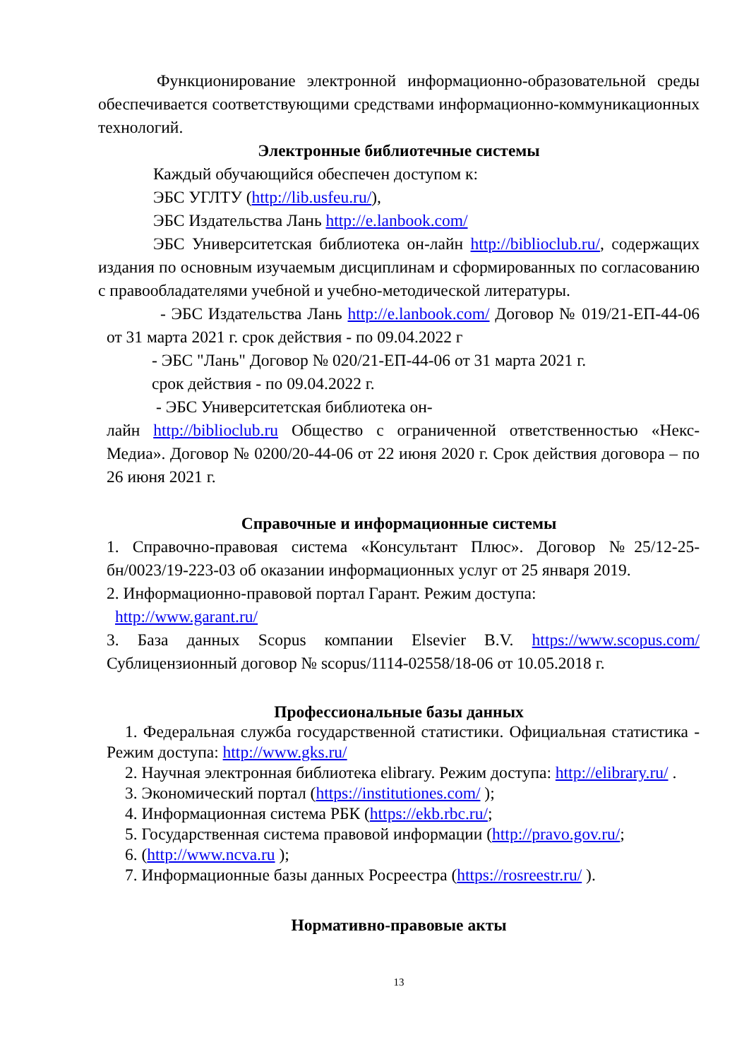Функционирование электронной информационно-образовательной среды обеспечивается соответствующими средствами информационно-коммуникационных технологий.
Электронные библиотечные системы
Каждый обучающийся обеспечен доступом к:
ЭБС УГЛТУ (http://lib.usfeu.ru/),
ЭБС Издательства Лань http://e.lanbook.com/
ЭБС Университетская библиотека он-лайн http://biblioclub.ru/, содержащих издания по основным изучаемым дисциплинам и сформированных по согласованию с правообладателями учебной и учебно-методической литературы.
- ЭБС Издательства Лань http://e.lanbook.com/ Договор № 019/21-ЕП-44-06 от 31 марта 2021 г. срок действия - по 09.04.2022 г
- ЭБС "Лань" Договор № 020/21-ЕП-44-06 от 31 марта 2021 г.
срок действия - по 09.04.2022 г.
- ЭБС Университетская библиотека он-
лайн http://biblioclub.ru Общество с ограниченной ответственностью «Некс-Медиа». Договор № 0200/20-44-06 от 22 июня 2020 г. Срок действия договора – по 26 июня 2021 г.
Справочные и информационные системы
1. Справочно-правовая система «Консультант Плюс». Договор №25/12-25-бн/0023/19-223-03 об оказании информационных услуг от 25 января 2019.
2. Информационно-правовой портал Гарант. Режим доступа:
http://www.garant.ru/
3. База данных Scopus компании Elsevier B.V. https://www.scopus.com/ Сублицензионный договор № scopus/1114-02558/18-06 от 10.05.2018 г.
Профессиональные базы данных
1. Федеральная служба государственной статистики. Официальная статистика - Режим доступа: http://www.gks.ru/
2. Научная электронная библиотека elibrary. Режим доступа: http://elibrary.ru/ .
3. Экономический портал (https://institutiones.com/ );
4. Информационная система РБК (https://ekb.rbc.ru/;
5. Государственная система правовой информации (http://pravo.gov.ru/;
6. (http://www.ncva.ru );
7. Информационные базы данных Росреестра (https://rosreestr.ru/ ).
Нормативно-правовые акты
13